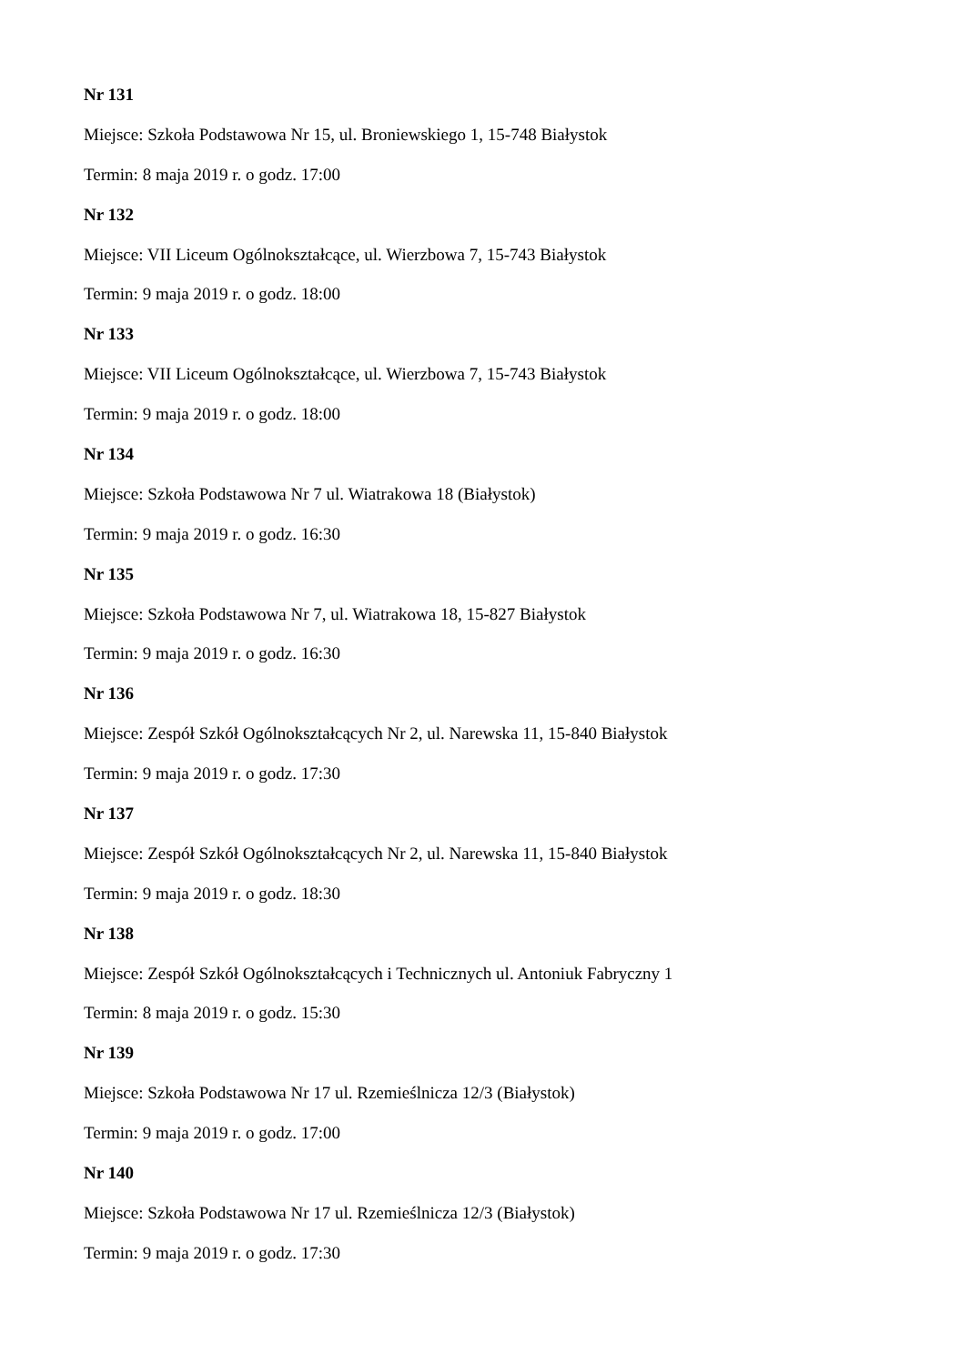Nr 131
Miejsce: Szkoła Podstawowa Nr 15, ul. Broniewskiego 1, 15-748 Białystok
Termin: 8 maja 2019 r. o godz. 17:00
Nr 132
Miejsce: VII Liceum Ogólnokształcące, ul. Wierzbowa 7, 15-743 Białystok
Termin: 9 maja 2019 r. o godz. 18:00
Nr 133
Miejsce: VII Liceum Ogólnokształcące, ul. Wierzbowa 7, 15-743 Białystok
Termin: 9 maja 2019 r. o godz. 18:00
Nr 134
Miejsce: Szkoła Podstawowa Nr 7 ul. Wiatrakowa 18 (Białystok)
Termin: 9 maja 2019 r. o godz. 16:30
Nr 135
Miejsce: Szkoła Podstawowa Nr 7, ul. Wiatrakowa 18, 15-827 Białystok
Termin: 9 maja 2019 r. o godz. 16:30
Nr 136
Miejsce: Zespół Szkół Ogólnokształcących Nr 2, ul. Narewska 11, 15-840 Białystok
Termin: 9 maja 2019 r. o godz. 17:30
Nr 137
Miejsce: Zespół Szkół Ogólnokształcących Nr 2, ul. Narewska 11, 15-840 Białystok
Termin: 9 maja 2019 r. o godz. 18:30
Nr 138
Miejsce: Zespół Szkół Ogólnokształcących i Technicznych ul. Antoniuk Fabryczny 1
Termin: 8 maja 2019 r. o godz. 15:30
Nr 139
Miejsce: Szkoła Podstawowa Nr 17 ul. Rzemieślnicza 12/3 (Białystok)
Termin: 9 maja 2019 r. o godz. 17:00
Nr 140
Miejsce: Szkoła Podstawowa Nr 17 ul. Rzemieślnicza 12/3 (Białystok)
Termin: 9 maja 2019 r. o godz. 17:30